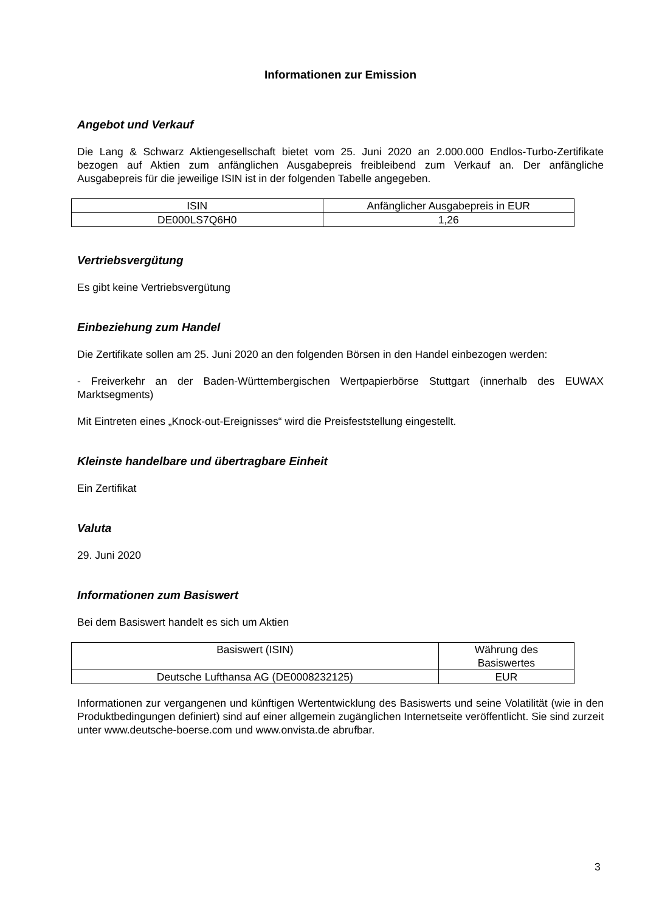Informationen zur Emission
Angebot und Verkauf
Die Lang & Schwarz Aktiengesellschaft bietet vom 25. Juni 2020 an 2.000.000 Endlos-Turbo-Zertifikate bezogen auf Aktien zum anfänglichen Ausgabepreis freibleibend zum Verkauf an. Der anfängliche Ausgabepreis für die jeweilige ISIN ist in der folgenden Tabelle angegeben.
| ISIN | Anfänglicher Ausgabepreis in EUR |
| DE000LS7Q6H0 | 1,26 |
Vertriebsvergütung
Es gibt keine Vertriebsvergütung
Einbeziehung zum Handel
Die Zertifikate sollen am 25. Juni 2020 an den folgenden Börsen in den Handel einbezogen werden:
- Freiverkehr an der Baden-Württembergischen Wertpapierbörse Stuttgart (innerhalb des EUWAX Marktsegments)
Mit Eintreten eines „Knock-out-Ereignisses“ wird die Preisfeststellung eingestellt.
Kleinste handelbare und übertragbare Einheit
Ein Zertifikat
Valuta
29. Juni 2020
Informationen zum Basiswert
Bei dem Basiswert handelt es sich um Aktien
| Basiswert (ISIN) | Währung des Basiswertes |
| Deutsche Lufthansa AG (DE0008232125) | EUR |
Informationen zur vergangenen und künftigen Wertentwicklung des Basiswerts und seine Volatilität (wie in den Produktbedingungen definiert) sind auf einer allgemein zugänglichen Internetseite veröffentlicht. Sie sind zurzeit unter www.deutsche-boerse.com und www.onvista.de abrufbar.
3